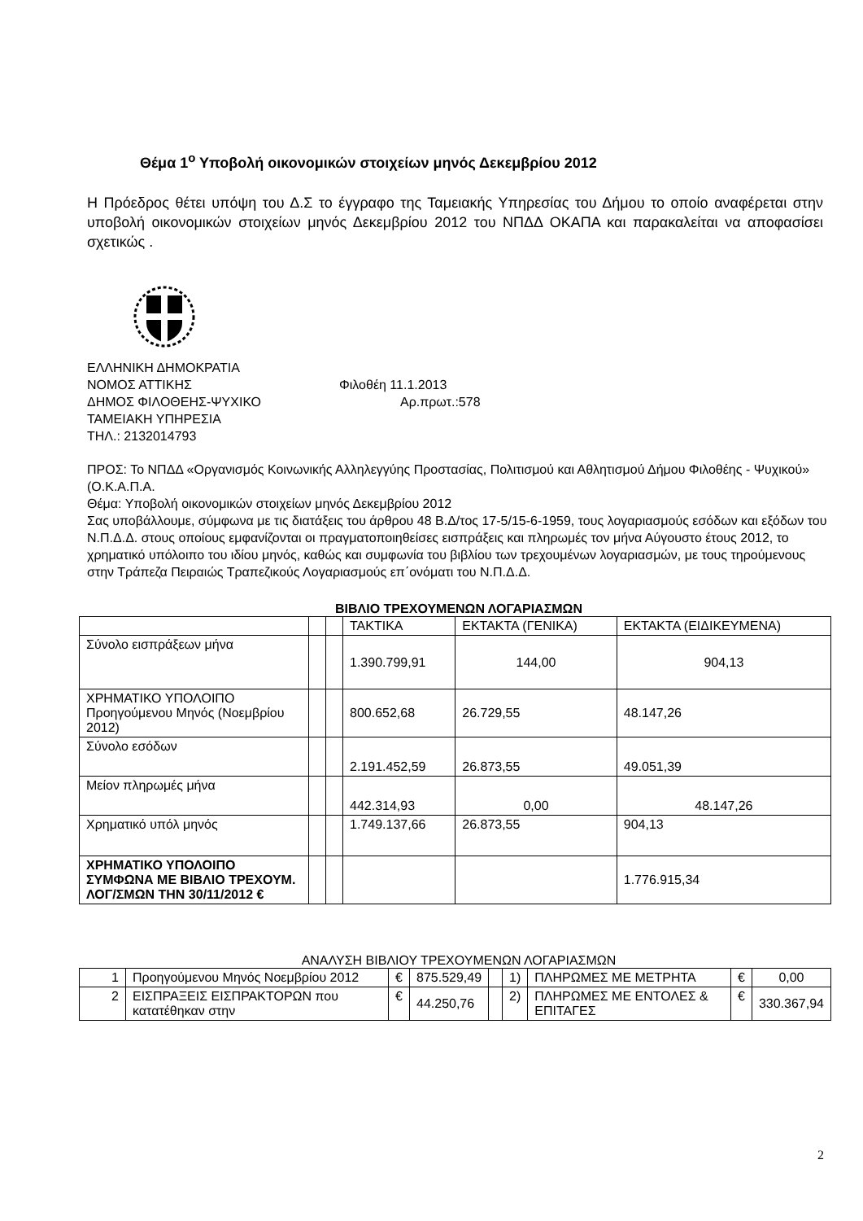Θέμα 1<sup>ο</sup> Υποβολή οικονομικών στοιχείων μηνός Δεκεμβρίου 2012
Η Πρόεδρος θέτει υπόψη του Δ.Σ το έγγραφο της Ταμειακής Υπηρεσίας του Δήμου το οποίο αναφέρεται στην υποβολή οικονομικών στοιχείων μηνός Δεκεμβρίου 2012 του ΝΠΔΔ ΟΚΑΠΑ και παρακαλείται να αποφασίσει σχετικώς .
ΕΛΛΗΝΙΚΗ ΔΗΜΟΚΡΑΤΙΑ
ΝΟΜΟΣ ΑΤΤΙΚΗΣ Φιλοθέη 11.1.2013
ΔΗΜΟΣ ΦΙΛΟΘΕΗΣ-ΨΥΧΙΚΟ Αρ.πρωτ.:578
ΤΑΜΕΙΑΚΗ ΥΠΗΡΕΣΙΑ
ΤΗΛ.: 2132014793
ΠΡΟΣ: Το ΝΠΔΔ «Οργανισμός Κοινωνικής Αλληλεγγύης Προστασίας, Πολιτισμού και Αθλητισμού Δήμου Φιλοθέης - Ψυχικού» (Ο.Κ.Α.Π.Α.
Θέμα: Υποβολή οικονομικών στοιχείων μηνός Δεκεμβρίου 2012
Σας υποβάλλουμε, σύμφωνα με τις διατάξεις του άρθρου 48 Β.Δ/τος 17-5/15-6-1959, τους λογαριασμούς εσόδων και εξόδων του Ν.Π.Δ.Δ. στους οποίους εμφανίζονται οι πραγματοποιηθείσες εισπράξεις και πληρωμές τον μήνα Αύγουστο έτους 2012, το χρηματικό υπόλοιπο του ιδίου μηνός, καθώς και συμφωνία του βιβλίου των τρεχουμένων λογαριασμών, με τους τηρούμενους στην Τράπεζα Πειραιώς Τραπεζικούς Λογαριασμούς επ΄ονόματι του Ν.Π.Δ.Δ.
ΒΙΒΛΙΟ ΤΡΕΧΟΥΜΕΝΩΝ ΛΟΓΑΡΙΑΣΜΩΝ
| | | | ΤΑΚΤΙΚΑ | ΕΚΤΑΚΤΑ (ΓΕΝΙΚΑ) | ΕΚΤΑΚΤΑ (ΕΙΔΙΚΕΥΜΕΝΑ) |
| Σύνολο εισπράξεων μήνα | | | 1.390.799,91 | 144,00 | 904,13 |
| ΧΡΗΜΑΤΙΚΟ ΥΠΟΛΟΙΠΟ Προηγούμενου Μηνός (Νοεμβρίου 2012) | | | 800.652,68 | 26.729,55 | 48.147,26 |
| Σύνολο εσόδων | | | 2.191.452,59 | 26.873,55 | 49.051,39 |
| Μείον πληρωμές μήνα | | | 442.314,93 | 0,00 | 48.147,26 |
| Χρηματικό υπόλ μηνός | | | 1.749.137,66 | 26.873,55 | 904,13 |
| ΧΡΗΜΑΤΙΚΟ ΥΠΟΛΟΙΠΟ ΣΥΜΦΩΝΑ ΜΕ ΒΙΒΛΙΟ ΤΡΕΧΟΥΜ. ΛΟΓ/ΣΜΩΝ ΤΗΝ 30/11/2012 € | | | | | 1.776.915,34 |
ΑΝΑΛΥΣΗ ΒΙΒΛΙΟΥ ΤΡΕΧΟΥΜΕΝΩΝ ΛΟΓΑΡΙΑΣΜΩΝ
| 1 | Προηγούμενου Μηνός Νοεμβρίου 2012 | € | 875.529,49 | | 1) | ΠΛΗΡΩΜΕΣ ΜΕ ΜΕΤΡΗΤΑ | € | 0,00 |
| 2 | ΕΙΣΠΡΑΞΕΙΣ ΕΙΣΠΡΑΚΤΟΡΩΝ που κατατέθηκαν στην | € | 44.250,76 | | 2) | ΠΛΗΡΩΜΕΣ ΜΕ ΕΝΤΟΛΕΣ & ΕΠΙΤΑΓΕΣ | € | 330.367,94 |
2